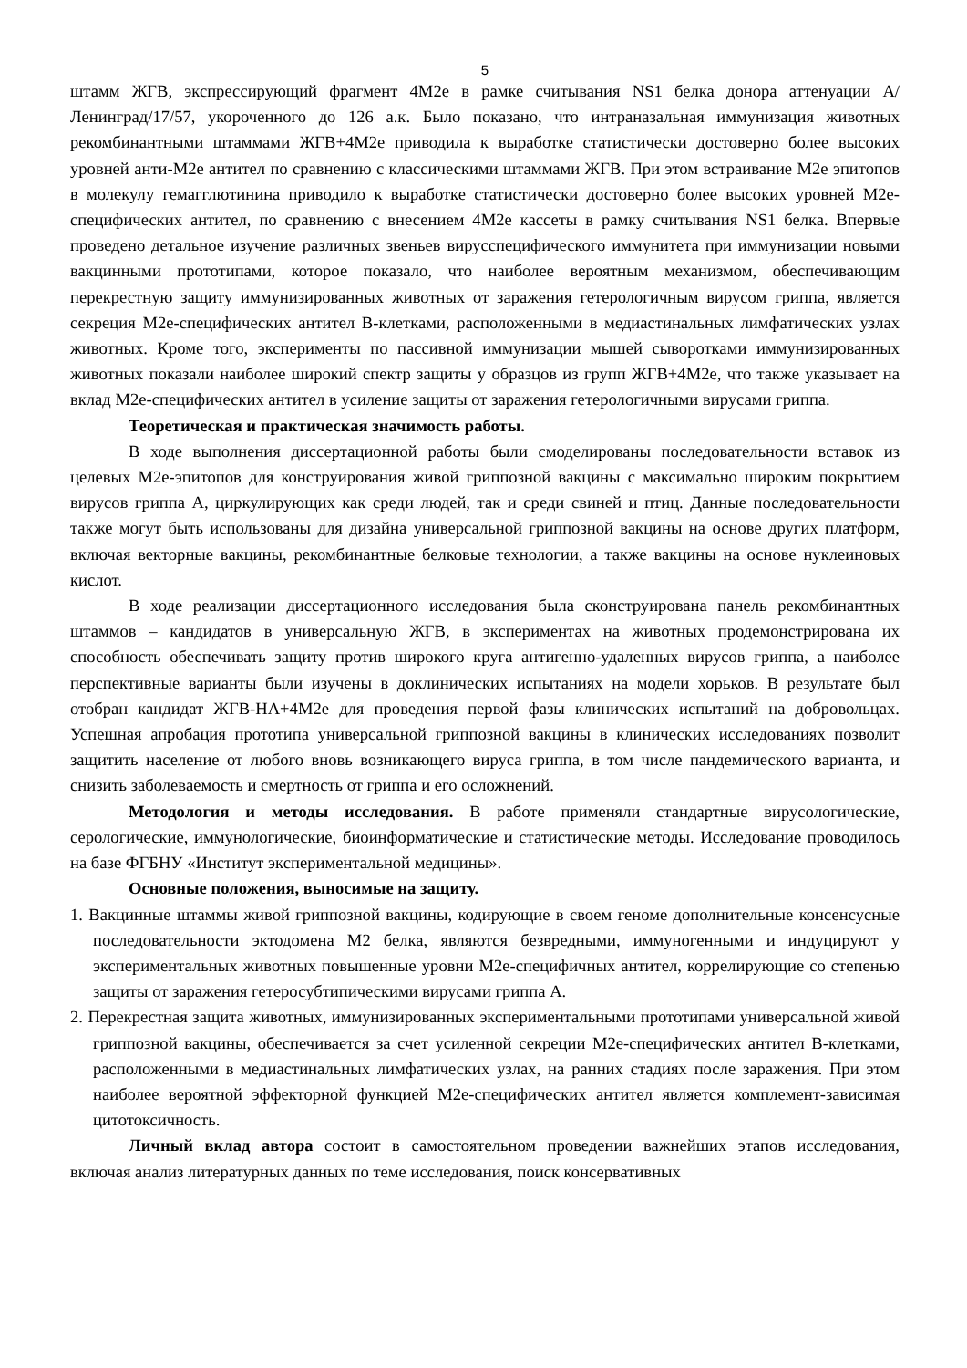5
штамм ЖГВ, экспрессирующий фрагмент 4M2e в рамке считывания NS1 белка донора аттенуации А/Ленинград/17/57, укороченного до 126 а.к. Было показано, что интраназальная иммунизация животных рекомбинантными штаммами ЖГВ+4M2e приводила к выработке статистически достоверно более высоких уровней анти-M2e антител по сравнению с классическими штаммами ЖГВ. При этом встраивание M2e эпитопов в молекулу гемагглютинина приводило к выработке статистически достоверно более высоких уровней M2e-специфических антител, по сравнению с внесением 4M2e кассеты в рамку считывания NS1 белка. Впервые проведено детальное изучение различных звеньев вирусспецифического иммунитета при иммунизации новыми вакцинными прототипами, которое показало, что наиболее вероятным механизмом, обеспечивающим перекрестную защиту иммунизированных животных от заражения гетерологичным вирусом гриппа, является секреция M2e-специфических антител В-клетками, расположенными в медиастинальных лимфатических узлах животных. Кроме того, эксперименты по пассивной иммунизации мышей сыворотками иммунизированных животных показали наиболее широкий спектр защиты у образцов из групп ЖГВ+4M2e, что также указывает на вклад M2e-специфических антител в усиление защиты от заражения гетерологичными вирусами гриппа.
Теоретическая и практическая значимость работы.
В ходе выполнения диссертационной работы были смоделированы последовательности вставок из целевых M2e-эпитопов для конструирования живой гриппозной вакцины с максимально широким покрытием вирусов гриппа А, циркулирующих как среди людей, так и среди свиней и птиц. Данные последовательности также могут быть использованы для дизайна универсальной гриппозной вакцины на основе других платформ, включая векторные вакцины, рекомбинантные белковые технологии, а также вакцины на основе нуклеиновых кислот.
В ходе реализации диссертационного исследования была сконструирована панель рекомбинантных штаммов – кандидатов в универсальную ЖГВ, в экспериментах на животных продемонстрирована их способность обеспечивать защиту против широкого круга антигенно-удаленных вирусов гриппа, а наиболее перспективные варианты были изучены в доклинических испытаниях на модели хорьков. В результате был отобран кандидат ЖГВ-НА+4M2e для проведения первой фазы клинических испытаний на добровольцах. Успешная апробация прототипа универсальной гриппозной вакцины в клинических исследованиях позволит защитить население от любого вновь возникающего вируса гриппа, в том числе пандемического варианта, и снизить заболеваемость и смертность от гриппа и его осложнений.
Методология и методы исследования. В работе применяли стандартные вирусологические, серологические, иммунологические, биоинформатические и статистические методы. Исследование проводилось на базе ФГБНУ «Институт экспериментальной медицины».
Основные положения, выносимые на защиту.
1. Вакцинные штаммы живой гриппозной вакцины, кодирующие в своем геноме дополнительные консенсусные последовательности эктодомена M2 белка, являются безвредными, иммуногенными и индуцируют у экспериментальных животных повышенные уровни M2e-специфичных антител, коррелирующие со степенью защиты от заражения гетеросубтипическими вирусами гриппа А.
2. Перекрестная защита животных, иммунизированных экспериментальными прототипами универсальной живой гриппозной вакцины, обеспечивается за счет усиленной секреции M2e-специфических антител В-клетками, расположенными в медиастинальных лимфатических узлах, на ранних стадиях после заражения. При этом наиболее вероятной эффекторной функцией M2e-специфических антител является комплемент-зависимая цитотоксичность.
Личный вклад автора состоит в самостоятельном проведении важнейших этапов исследования, включая анализ литературных данных по теме исследования, поиск консервативных